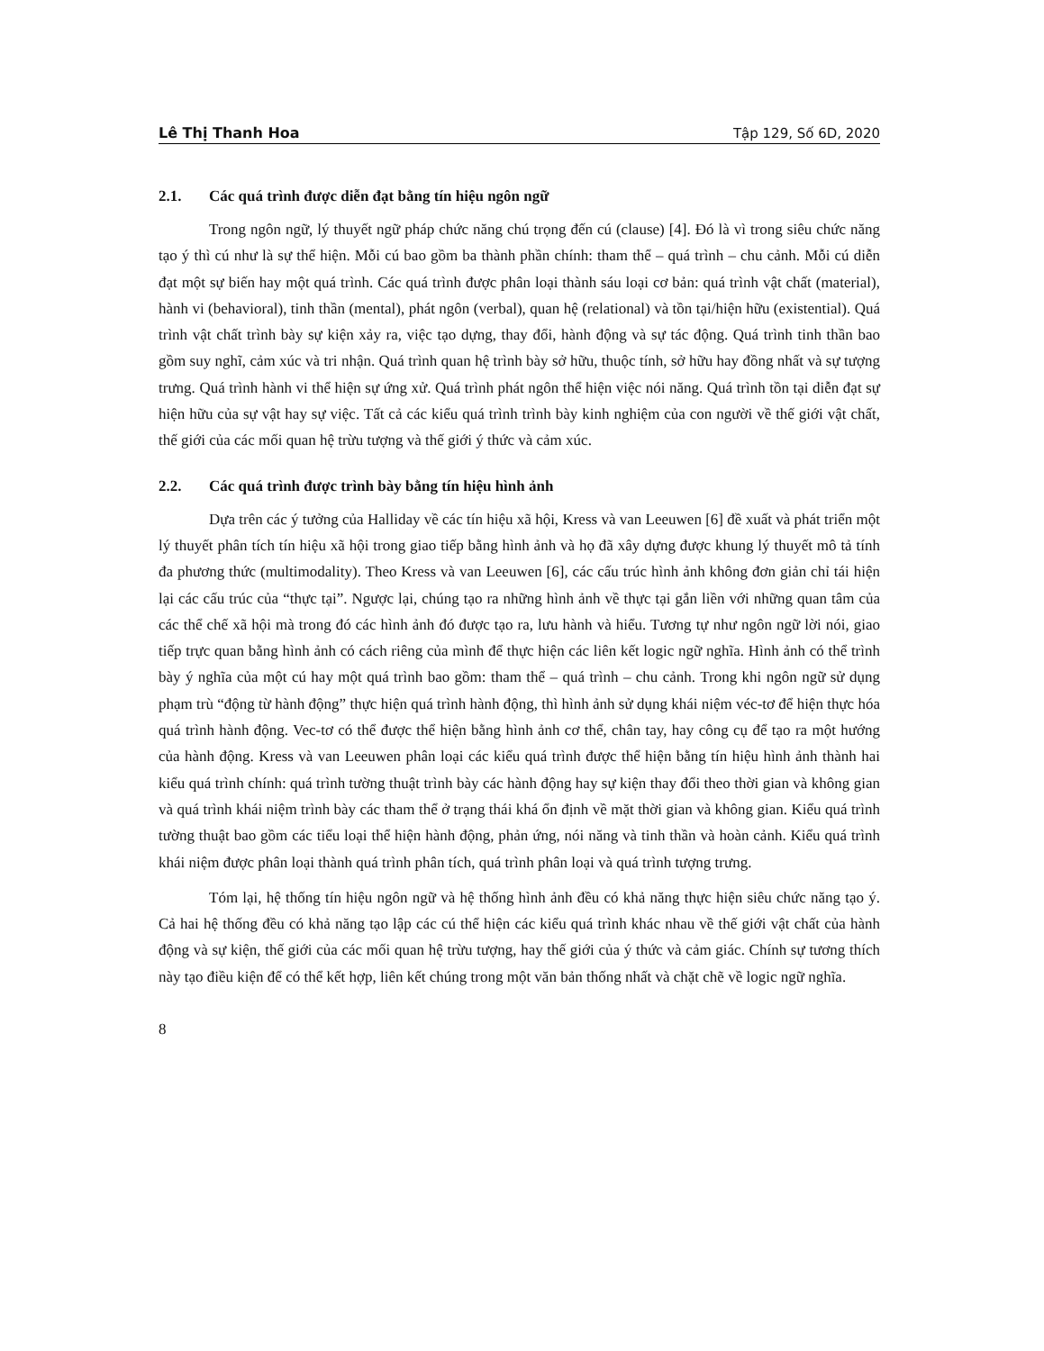Lê Thị Thanh Hoa Tập 129, Số 6D, 2020
2.1. Các quá trình được diễn đạt bằng tín hiệu ngôn ngữ
Trong ngôn ngữ, lý thuyết ngữ pháp chức năng chú trọng đến cú (clause) [4]. Đó là vì trong siêu chức năng tạo ý thì cú như là sự thể hiện. Mỗi cú bao gồm ba thành phần chính: tham thể – quá trình – chu cảnh. Mỗi cú diễn đạt một sự biến hay một quá trình. Các quá trình được phân loại thành sáu loại cơ bản: quá trình vật chất (material), hành vi (behavioral), tinh thần (mental), phát ngôn (verbal), quan hệ (relational) và tồn tại/hiện hữu (existential). Quá trình vật chất trình bày sự kiện xảy ra, việc tạo dựng, thay đổi, hành động và sự tác động. Quá trình tinh thần bao gồm suy nghĩ, cảm xúc và tri nhận. Quá trình quan hệ trình bày sở hữu, thuộc tính, sở hữu hay đồng nhất và sự tượng trưng. Quá trình hành vi thể hiện sự ứng xử. Quá trình phát ngôn thể hiện việc nói năng. Quá trình tồn tại diễn đạt sự hiện hữu của sự vật hay sự việc. Tất cả các kiểu quá trình trình bày kinh nghiệm của con người về thế giới vật chất, thế giới của các mối quan hệ trừu tượng và thế giới ý thức và cảm xúc.
2.2. Các quá trình được trình bày bằng tín hiệu hình ảnh
Dựa trên các ý tưởng của Halliday về các tín hiệu xã hội, Kress và van Leeuwen [6] đề xuất và phát triển một lý thuyết phân tích tín hiệu xã hội trong giao tiếp bằng hình ảnh và họ đã xây dựng được khung lý thuyết mô tả tính đa phương thức (multimodality). Theo Kress và van Leeuwen [6], các cấu trúc hình ảnh không đơn giản chỉ tái hiện lại các cấu trúc của “thực tại”. Ngược lại, chúng tạo ra những hình ảnh về thực tại gắn liền với những quan tâm của các thể chế xã hội mà trong đó các hình ảnh đó được tạo ra, lưu hành và hiểu. Tương tự như ngôn ngữ lời nói, giao tiếp trực quan bằng hình ảnh có cách riêng của mình để thực hiện các liên kết logic ngữ nghĩa. Hình ảnh có thể trình bày ý nghĩa của một cú hay một quá trình bao gồm: tham thể – quá trình – chu cảnh. Trong khi ngôn ngữ sử dụng phạm trù “động từ hành động” thực hiện quá trình hành động, thì hình ảnh sử dụng khái niệm véc-tơ để hiện thực hóa quá trình hành động. Vec-tơ có thể được thể hiện bằng hình ảnh cơ thể, chân tay, hay công cụ để tạo ra một hướng của hành động. Kress và van Leeuwen phân loại các kiểu quá trình được thể hiện bằng tín hiệu hình ảnh thành hai kiểu quá trình chính: quá trình tường thuật trình bày các hành động hay sự kiện thay đổi theo thời gian và không gian và quá trình khái niệm trình bày các tham thể ở trạng thái khá ổn định về mặt thời gian và không gian. Kiểu quá trình tường thuật bao gồm các tiểu loại thể hiện hành động, phản ứng, nói năng và tinh thần và hoàn cảnh. Kiểu quá trình khái niệm được phân loại thành quá trình phân tích, quá trình phân loại và quá trình tượng trưng.
Tóm lại, hệ thống tín hiệu ngôn ngữ và hệ thống hình ảnh đều có khả năng thực hiện siêu chức năng tạo ý. Cả hai hệ thống đều có khả năng tạo lập các cú thể hiện các kiểu quá trình khác nhau về thế giới vật chất của hành động và sự kiện, thế giới của các mối quan hệ trừu tượng, hay thế giới của ý thức và cảm giác. Chính sự tương thích này tạo điều kiện để có thể kết hợp, liên kết chúng trong một văn bản thống nhất và chặt chẽ về logic ngữ nghĩa.
8